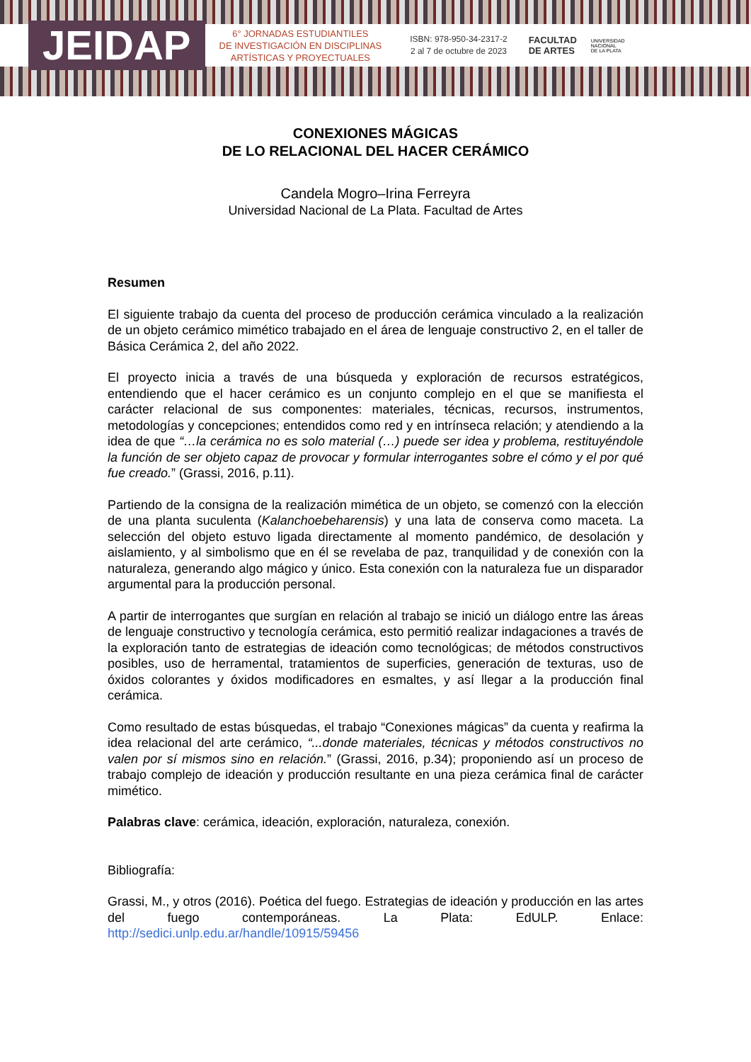JEIDAP
6° JORNADAS ESTUDIANTILES
DE INVESTIGACIÓN EN DISCIPLINAS
ARTÍSTICAS Y PROYECTUALES
ISBN: 978-950-34-2317-2
2 al 7 de octubre de 2023
FACULTAD
DE ARTES
UNIVERSIDAD
NACIONAL
DE LA PLATA
CONEXIONES MÁGICAS
DE LO RELACIONAL DEL HACER CERÁMICO
Candela Mogro–Irina Ferreyra
Universidad Nacional de La Plata. Facultad de Artes
Resumen
El siguiente trabajo da cuenta del proceso de producción cerámica vinculado a la realización de un objeto cerámico mimético trabajado en el área de lenguaje constructivo 2, en el taller de Básica Cerámica 2, del año 2022.
El proyecto inicia a través de una búsqueda y exploración de recursos estratégicos, entendiendo que el hacer cerámico es un conjunto complejo en el que se manifiesta el carácter relacional de sus componentes: materiales, técnicas, recursos, instrumentos, metodologías y concepciones; entendidos como red y en intrínseca relación; y atendiendo a la idea de que “…la cerámica no es solo material (…) puede ser idea y problema, restituyéndole la función de ser objeto capaz de provocar y formular interrogantes sobre el cómo y el por qué fue creado.” (Grassi, 2016, p.11).
Partiendo de la consigna de la realización mimética de un objeto, se comenzó con la elección de una planta suculenta (Kalanchoebeharensis) y una lata de conserva como maceta. La selección del objeto estuvo ligada directamente al momento pandémico, de desolación y aislamiento, y al simbolismo que en él se revelaba de paz, tranquilidad y de conexión con la naturaleza, generando algo mágico y único. Esta conexión con la naturaleza fue un disparador argumental para la producción personal.
A partir de interrogantes que surgían en relación al trabajo se inició un diálogo entre las áreas de lenguaje constructivo y tecnología cerámica, esto permitió realizar indagaciones a través de la exploración tanto de estrategias de ideación como tecnológicas; de métodos constructivos posibles, uso de herramental, tratamientos de superficies, generación de texturas, uso de óxidos colorantes y óxidos modificadores en esmaltes, y así llegar a la producción final cerámica.
Como resultado de estas búsquedas, el trabajo “Conexiones mágicas” da cuenta y reafirma la idea relacional del arte cerámico, “...donde materiales, técnicas y métodos constructivos no valen por sí mismos sino en relación.” (Grassi, 2016, p.34); proponiendo así un proceso de trabajo complejo de ideación y producción resultante en una pieza cerámica final de carácter mimético.
Palabras clave: cerámica, ideación, exploración, naturaleza, conexión.
Bibliografía:
Grassi, M., y otros (2016). Poética del fuego. Estrategias de ideación y producción en las artes del fuego contemporáneas. La Plata: EdULP. Enlace: http://sedici.unlp.edu.ar/handle/10915/59456